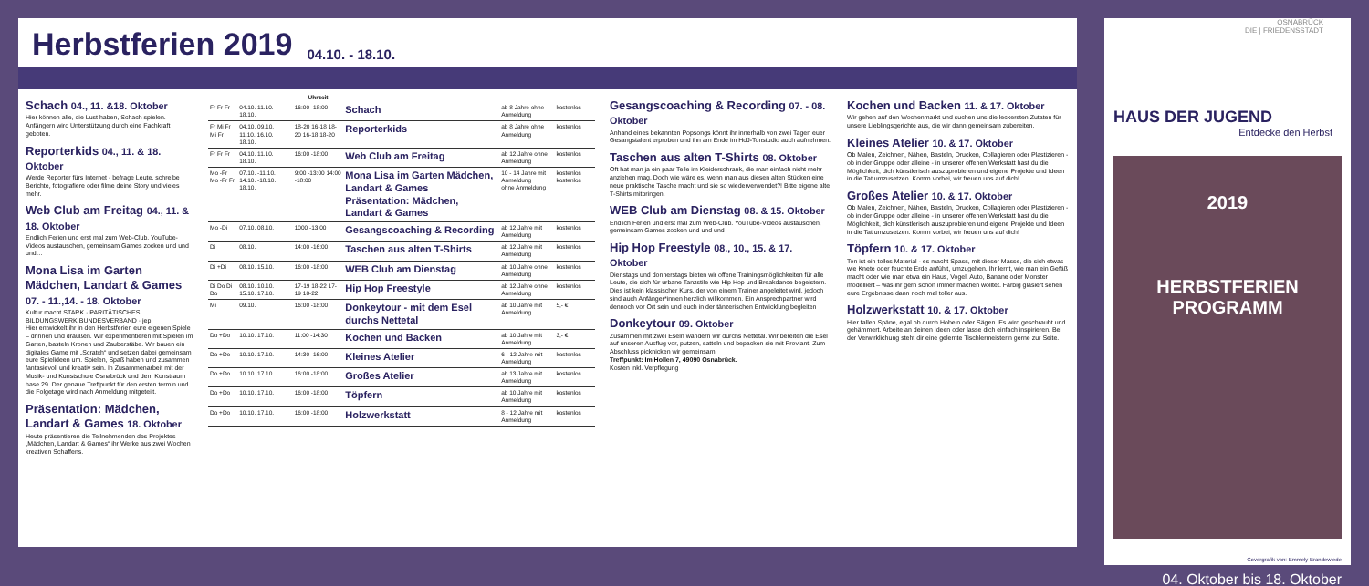Herbstferien 2019
04.10. - 18.10.
Schach 04., 11. &18. Oktober
Hier können alle, die Lust haben, Schach spielen. Anfängern wird Unterstützung durch eine Fachkraft geboten.
Reporterkids 04., 11. & 18. Oktober
Werde Reporter fürs Internet - befrage Leute, schreibe Berichte, fotografiere oder filme deine Story und vieles mehr.
Web Club am Freitag 04., 11. & 18. Oktober
Endlich Ferien und erst mal zum Web-Club. YouTube-Videos austauschen, gemeinsam Games zocken und und und…
Mona Lisa im Garten Mädchen, Landart & Games 07. - 11.,14. - 18. Oktober
Kultur macht STARK · PARITÄTISCHES BILDUNGSWERK BUNDESVERBAND · jep
Hier entwickelt ihr in den Herbstferien eure eigenen Spiele – drinnen und draußen. Wir experimentieren mit Spielen im Garten, basteln Kronen und Zauberstäbe. Wir bauen ein digitales Game mit „Scratch“ und setzen dabei gemeinsam eure Spielideen um. Spielen, Spaß haben und zusammen fantasievoll und kreativ sein. In Zusammenarbeit mit der Musik- und Kunstschule Osnabrück und dem Kunstraum hase 29. Der genaue Treffpunkt für den ersten termin und die Folgetage wird nach Anmeldung mitgeteilt.
Präsentation: Mädchen, Landart & Games 18. Oktober
Heute präsentieren die Teilnehmenden des Projektes „Mädchen, Landart & Games“ ihr Werke aus zwei Wochen kreativen Schaffens.
| | | Uhrzeit | | | |
| --- | --- | --- | --- | --- | --- |
| Fr Fr Fr | 04.10. 11.10. 18.10. | 16:00 -18:00 | Schach | ab 8 Jahre ohne Anmeldung | kostenlos |
| Fr Mi Fr Mi Fr | 04.10. 09.10. 11.10. 16.10. 18.10. | 18-20 16-18 18-20 16-18 18-20 | Reporterkids | ab 8 Jahre ohne Anmeldung | kostenlos |
| Fr Fr Fr | 04.10. 11.10. 18.10. | 16:00 -18:00 | Web Club am Freitag | ab 12 Jahre ohne Anmeldung | kostenlos |
| Mo -Fr Mo -Fr Fr | 07.10. -11.10. 14.10. -18.10. 18.10. | 9:00 -13:00 14:00 -18:00 | Mona Lisa im Garten Mädchen, Landart & Games Präsentation: Mädchen, Landart & Games | 10 - 14 Jahre mit Anmeldung ohne Anmeldung | kostenlos kostenlos |
| Mo -Di | 07.10. 08.10. | 1000 -13:00 | Gesangscoaching & Recording | ab 12 Jahre mit Anmeldung | kostenlos |
| Di | 08.10. | 14:00 -16:00 | Taschen aus alten T-Shirts | ab 12 Jahre mit Anmeldung | kostenlos |
| Di +Di | 08.10. 15.10. | 16:00 -18:00 | WEB Club am Dienstag | ab 10 Jahre ohne Anmeldung | kostenlos |
| Di Do Di Do | 08.10. 10.10. 15.10. 17.10. | 17-19 18-22 17-19 18-22 | Hip Hop Freestyle | ab 12 Jahre ohne Anmeldung | kostenlos |
| Mi | 09.10. | 16:00 -18:00 | Donkeytour - mit dem Esel durchs Nettetal | ab 10 Jahre mit Anmeldung | 5,- € |
| Do +Do | 10.10. 17.10. | 11:00 -14:30 | Kochen und Backen | ab 10 Jahre mit Anmeldung | 3,- € |
| Do +Do | 10.10. 17.10. | 14:30 -16:00 | Kleines Atelier | 6 - 12 Jahre mit Anmeldung | kostenlos |
| Do +Do | 10.10. 17.10. | 16:00 -18:00 | Großes Atelier | ab 13 Jahre mit Anmeldung | kostenlos |
| Do +Do | 10.10. 17.10. | 16:00 -18:00 | Töpfern | ab 10 Jahre mit Anmeldung | kostenlos |
| Do +Do | 10.10. 17.10. | 16:00 -18:00 | Holzwerkstatt | 8 - 12 Jahre mit Anmeldung | kostenlos |
Gesangscoaching & Recording 07. - 08. Oktober
Anhand eines bekannten Popsongs könnt ihr innerhalb von zwei Tagen euer Gesangstalent erproben und ihn am Ende im HdJ-Tonstudio auch aufnehmen.
Taschen aus alten T-Shirts 08. Oktober
Oft hat man ja ein paar Teile im Kleiderschrank, die man einfach nicht mehr anziehen mag. Doch wie wäre es, wenn man aus diesen alten Stücken eine neue praktische Tasche macht und sie so wiederverwendet?! Bitte eigene alte T-Shirts mitbringen.
WEB Club am Dienstag 08. & 15. Oktober
Endlich Ferien und erst mal zum Web-Club. YouTube-Videos austauschen, gemeinsam Games zocken und und und
Hip Hop Freestyle 08., 10., 15. & 17. Oktober
Dienstags und donnerstags bieten wir offene Trainingsmöglichkeiten für alle Leute, die sich für urbane Tanzstile wie Hip Hop und Breakdance begeistern. Dies ist kein klassischer Kurs, der von einem Trainer angeleitet wird, jedoch sind auch Anfänger*innen herzlich willkommen. Ein Ansprechpartner wird dennoch vor Ort sein und euch in der tänzerischen Entwicklung begleiten
Donkeytour 09. Oktober
Zusammen mit zwei Eseln wandern wir durchs Nettetal. Wir bereiten die Esel auf unseren Ausflug vor, putzen, satteln und bepacken sie mit Proviant. Zum Abschluss picknicken wir gemeinsam.
Treffpunkt: Im Hollen 7, 49090 Osnabrück.
Kosten inkl. Verpflegung
Kochen und Backen 11. & 17. Oktober
Wir gehen auf den Wochenmarkt und suchen uns die leckersten Zutaten für unsere Lieblingsgerichte aus, die wir dann gemeinsam zubereiten.
Kleines Atelier 10. & 17. Oktober
Ob Malen, Zeichnen, Nähen, Basteln, Drucken, Collagieren oder Plastizieren - ob in der Gruppe oder alleine - in unserer offenen Werkstatt hast du die Möglichkeit, dich künstlerisch auszuprobieren und eigene Projekte und Ideen in die Tat umzusetzen. Komm vorbei, wir freuen uns auf dich!
Großes Atelier 10. & 17. Oktober
Ob Malen, Zeichnen, Nähen, Basteln, Drucken, Collagieren oder Plastizieren - ob in der Gruppe oder alleine - in unserer offenen Werkstatt hast du die Möglichkeit, dich künstlerisch auszuprobieren und eigene Projekte und Ideen in die Tat umzusetzen. Komm vorbei, wir freuen uns auf dich!
Töpfern 10. & 17. Oktober
Ton ist ein tolles Material - es macht Spass, mit dieser Masse, die sich etwas wie Knete oder feuchte Erde anfühlt, umzugehen. Ihr lernt, wie man ein Gefäß macht oder wie man etwa ein Haus, Vogel, Auto, Banane oder Monster modelliert – was ihr gern schon immer machen wolltet. Farbig glasiert sehen eure Ergebnisse dann noch mal toller aus.
Holzwerkstatt 10. & 17. Oktober
Hier fallen Späne, egal ob durch Hobeln oder Sägen. Es wird geschraubt und gehämmert. Arbeite an deinen Ideen oder lasse dich einfach inspirieren. Bei der Verwirklichung steht dir eine gelernte Tischlermeisterin gerne zur Seite.
OSNABRÜCK
DIE | FRIEDENSSTADT
HAUS DER JUGEND
Entdecke den Herbst
2019
HERBSTFERIEN
PROGRAMM
Covergrafik von: Emmely Brandewiede
04. Oktober bis 18. Oktober